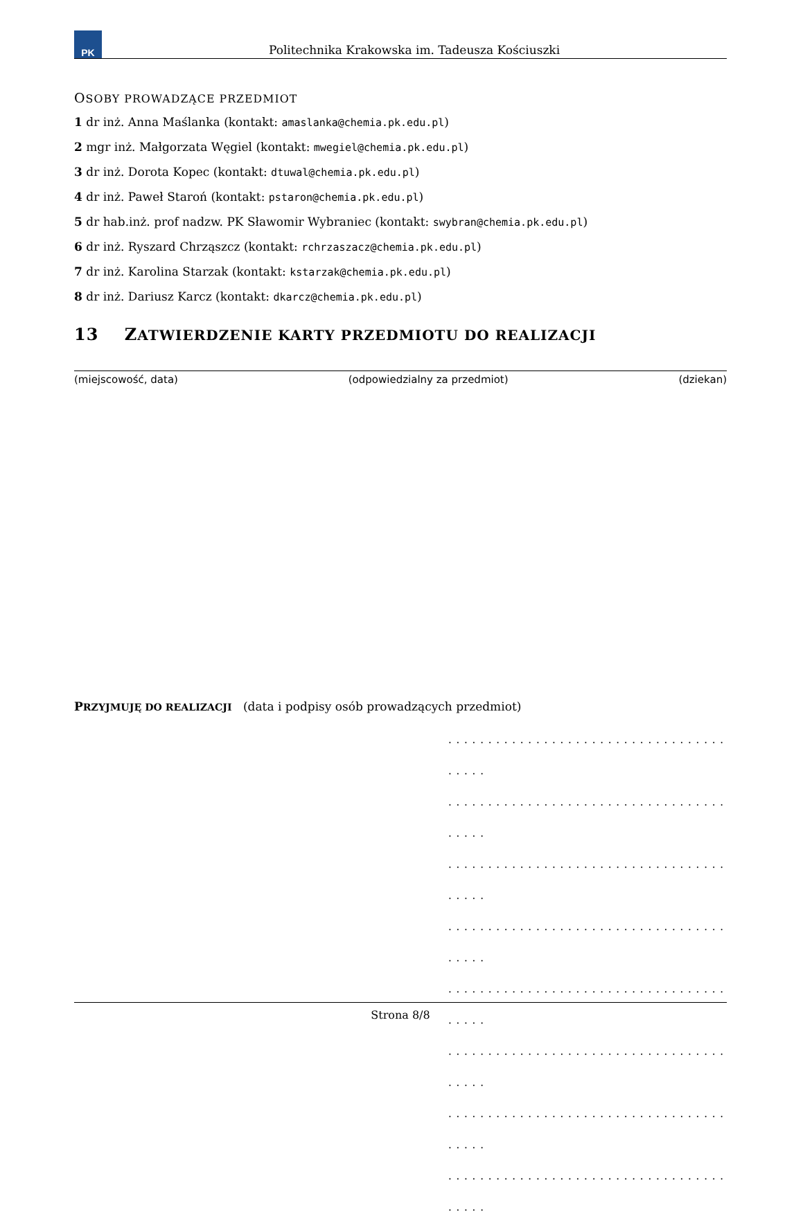PK
Politechnika Krakowska im. Tadeusza Kościuszki
OSOBY PROWADZĄCE PRZEDMIOT
1 dr inż. Anna Maślanka (kontakt: amaslanka@chemia.pk.edu.pl)
2 mgr inż. Małgorzata Węgiel (kontakt: mwegiel@chemia.pk.edu.pl)
3 dr inż. Dorota Kopec (kontakt: dtuwal@chemia.pk.edu.pl)
4 dr inż. Paweł Staroń (kontakt: pstaron@chemia.pk.edu.pl)
5 dr hab.inż. prof nadzw. PK Sławomir Wybraniec (kontakt: swybran@chemia.pk.edu.pl)
6 dr inż. Ryszard Chrząszcz (kontakt: rchrzaszacz@chemia.pk.edu.pl)
7 dr inż. Karolina Starzak (kontakt: kstarzak@chemia.pk.edu.pl)
8 dr inż. Dariusz Karcz (kontakt: dkarcz@chemia.pk.edu.pl)
13 ZATWIERDZENIE KARTY PRZEDMIOTU DO REALIZACJI
(miejscowość, data) (odpowiedzialny za przedmiot) (dziekan)
PRZYJMUJĘ DO REALIZACJI (data i podpisy osób prowadzących przedmiot)
. . . . . . . . . . . . . . . . . . . . . . . . . . . . . . . . . . . . . . . .
. . . . . . . . . . . . . . . . . . . . . . . . . . . . . . . . . . . . . . . .
. . . . . . . . . . . . . . . . . . . . . . . . . . . . . . . . . . . . . . . .
. . . . . . . . . . . . . . . . . . . . . . . . . . . . . . . . . . . . . . . .
. . . . . . . . . . . . . . . . . . . . . . . . . . . . . . . . . . . . . . . .
. . . . . . . . . . . . . . . . . . . . . . . . . . . . . . . . . . . . . . . .
. . . . . . . . . . . . . . . . . . . . . . . . . . . . . . . . . . . . . . . .
. . . . . . . . . . . . . . . . . . . . . . . . . . . . . . . . . . . . . . . .
Strona 8/8